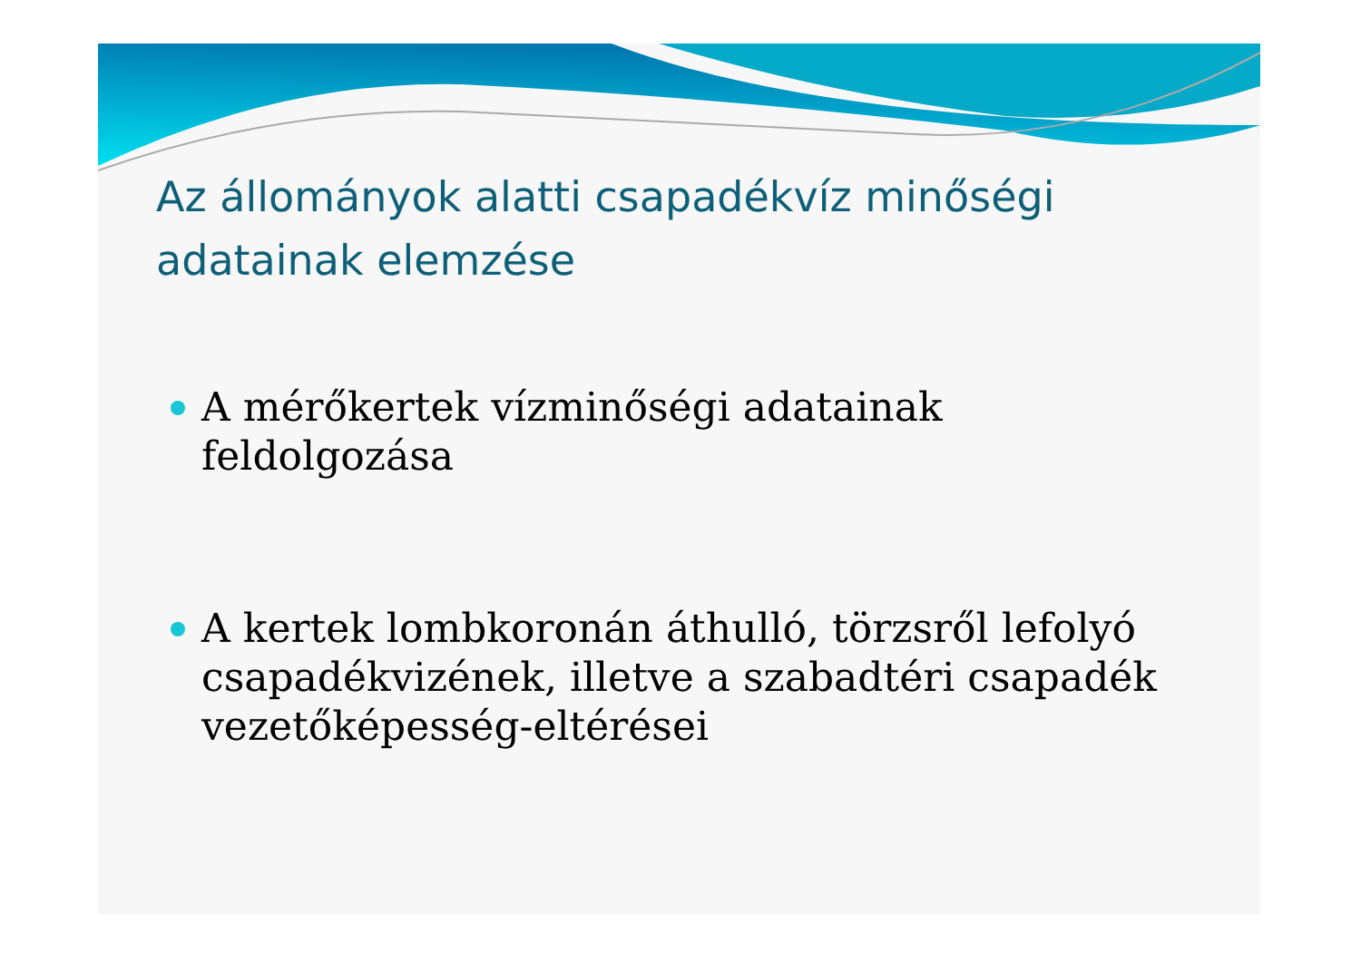Az állományok alatti csapadékvíz minőségi adatainak elemzése
A mérőkertek vízminőségi adatainak feldolgozása
A kertek lombkoronán áthulló, törzsről lefolyó csapadékvizének, illetve a szabadtéri csapadék vezetőképesség-eltérései